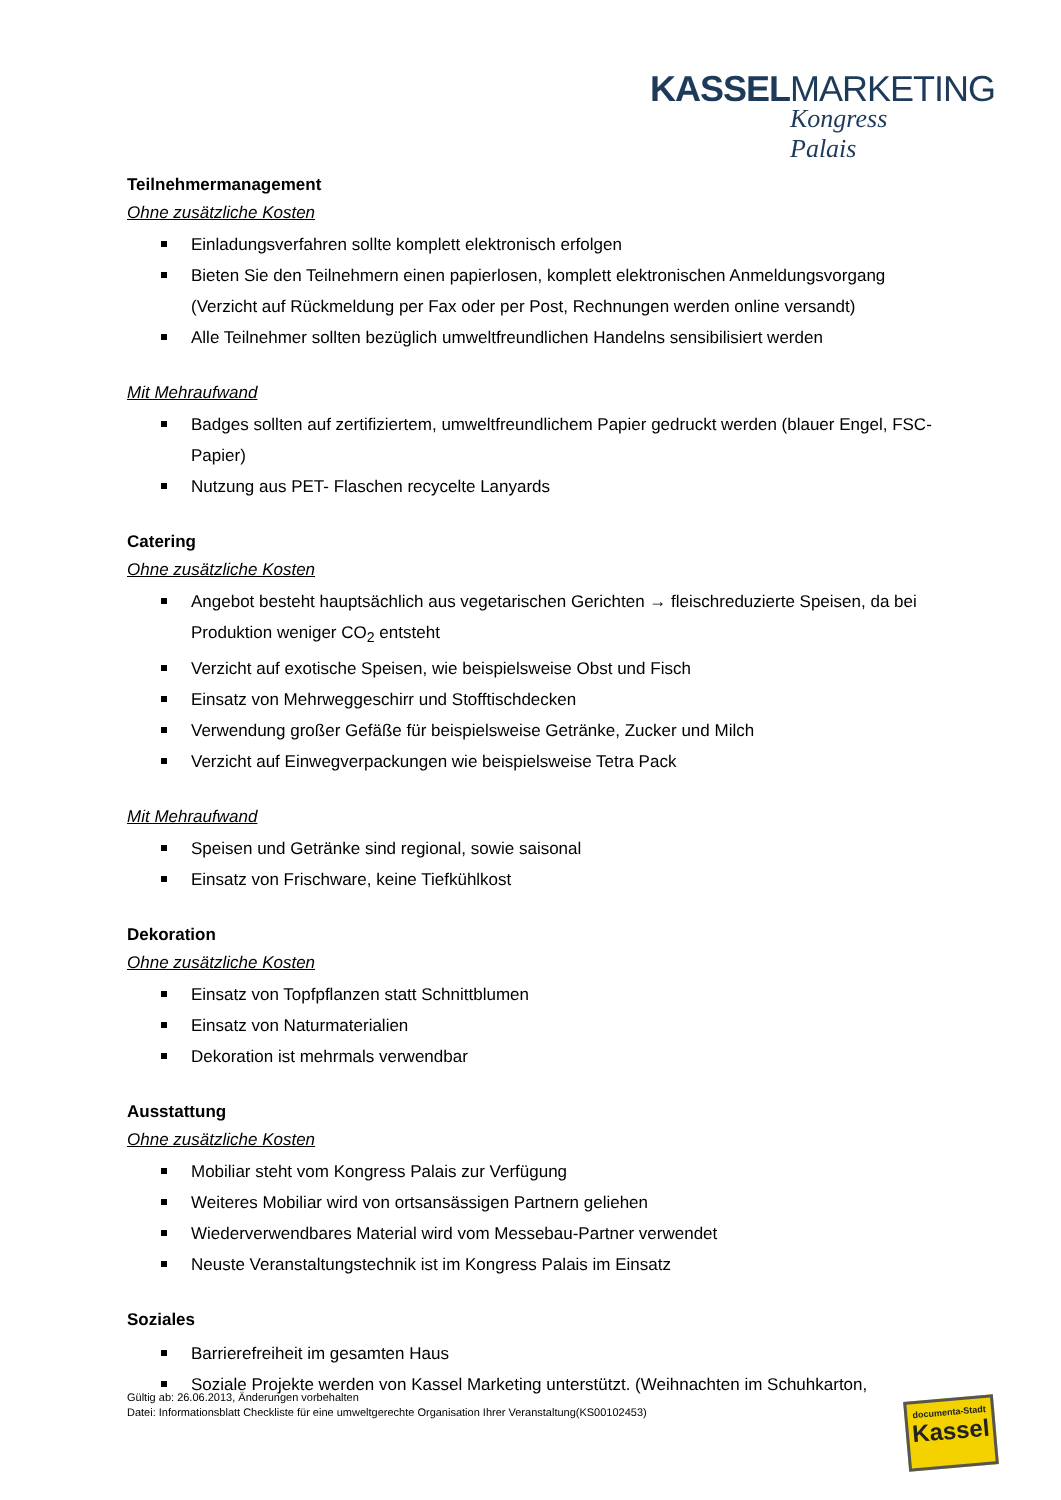KASSELMARKETING
Kongress Palais
Teilnehmermanagement
Ohne zusätzliche Kosten
Einladungsverfahren sollte komplett elektronisch erfolgen
Bieten Sie den Teilnehmern einen papierlosen, komplett elektronischen Anmeldungsvorgang (Verzicht auf Rückmeldung per Fax oder per Post, Rechnungen werden online versandt)
Alle Teilnehmer sollten bezüglich umweltfreundlichen Handelns sensibilisiert werden
Mit Mehraufwand
Badges sollten auf zertifiziertem, umweltfreundlichem Papier gedruckt werden (blauer Engel, FSC-Papier)
Nutzung aus PET- Flaschen recycelte Lanyards
Catering
Ohne zusätzliche Kosten
Angebot besteht hauptsächlich aus vegetarischen Gerichten → fleischreduzierte Speisen, da bei Produktion weniger CO<sub>2</sub> entsteht
Verzicht auf exotische Speisen, wie beispielsweise Obst und Fisch
Einsatz von Mehrweggeschirr und Stofftischdecken
Verwendung großer Gefäße für beispielsweise Getränke, Zucker und Milch
Verzicht auf Einwegverpackungen wie beispielsweise Tetra Pack
Mit Mehraufwand
Speisen und Getränke sind regional, sowie saisonal
Einsatz von Frischware, keine Tiefkühlkost
Dekoration
Ohne zusätzliche Kosten
Einsatz von Topfpflanzen statt Schnittblumen
Einsatz von Naturmaterialien
Dekoration ist mehrmals verwendbar
Ausstattung
Ohne zusätzliche Kosten
Mobiliar steht vom Kongress Palais zur Verfügung
Weiteres Mobiliar wird von ortsansässigen Partnern geliehen
Wiederverwendbares Material wird vom Messebau-Partner verwendet
Neuste Veranstaltungstechnik ist im Kongress Palais im Einsatz
Soziales
Barrierefreiheit im gesamten Haus
Soziale Projekte werden von Kassel Marketing unterstützt. (Weihnachten im Schuhkarton,
Gültig ab: 26.06.2013, Änderungen vorbehalten
Datei: Informationsblatt Checkliste für eine umweltgerechte Organisation Ihrer Veranstaltung(KS00102453)
documenta-Stadt
Kassel